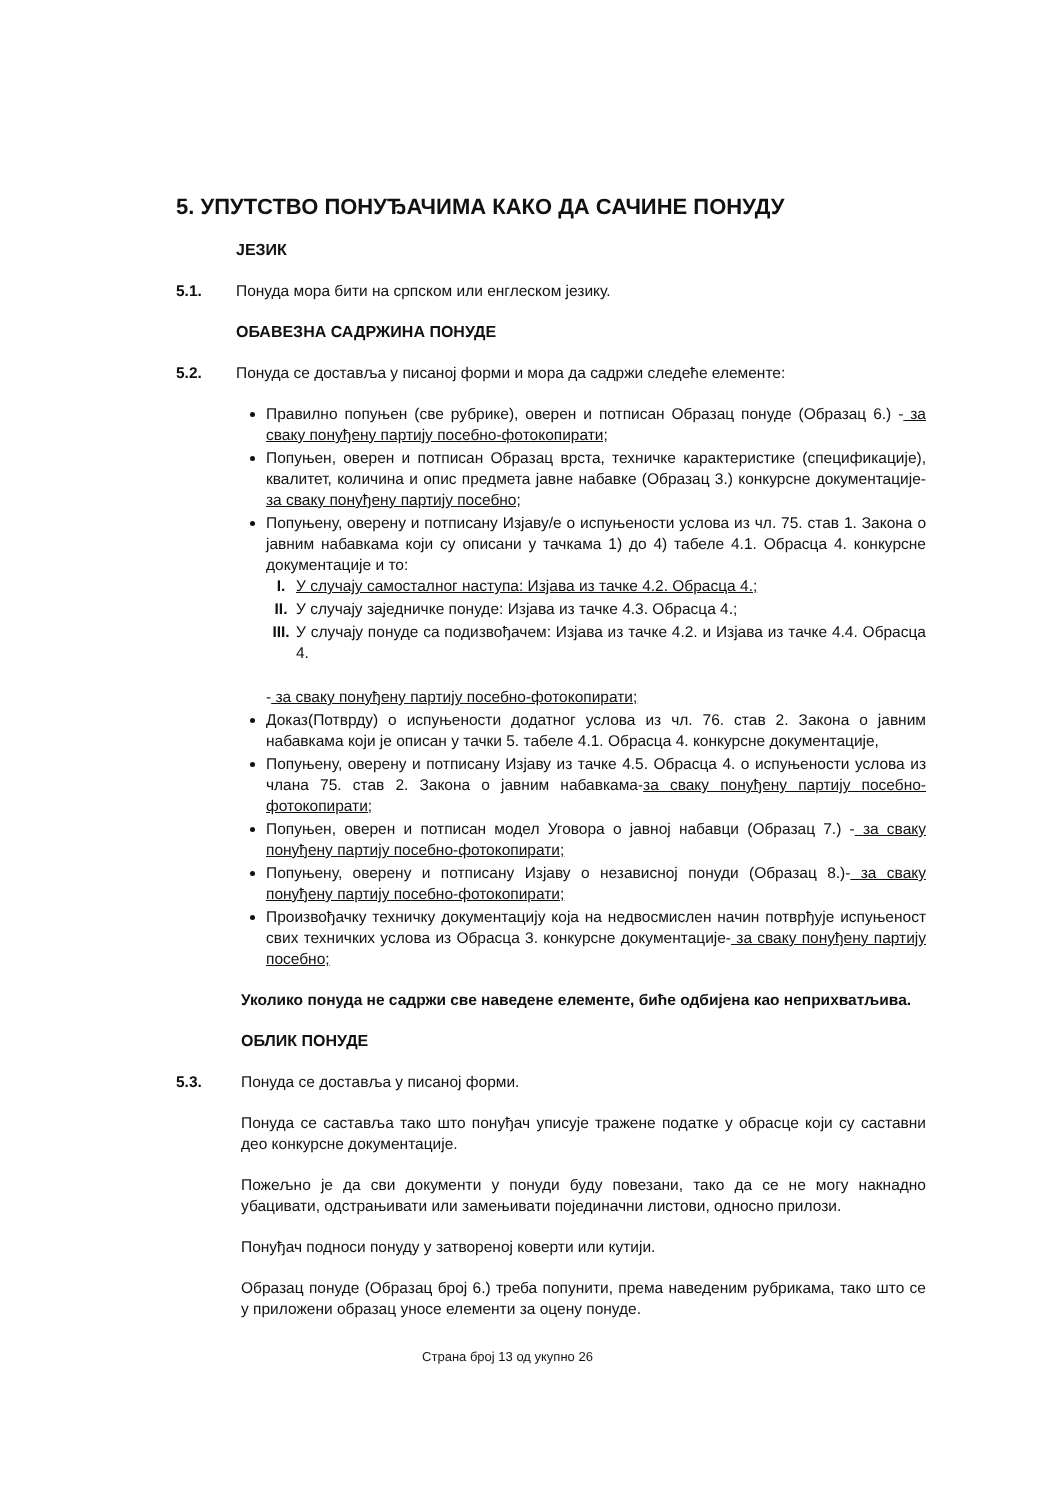5. УПУТСТВО ПОНУЂАЧИМА КАКО ДА САЧИНЕ ПОНУДУ
ЈЕЗИК
5.1. Понуда мора бити на српском или енглеском језику.
ОБАВЕЗНА САДРЖИНА ПОНУДЕ
5.2. Понуда се доставља у писаној форми и мора да садржи следеће елементе:
Правилно попуњен (све рубрике), оверен и потписан Образац понуде (Образац 6.) - за сваку понуђену партију посебно-фотокопирати;
Попуњен, оверен и потписан Образац врста, техничке карактеристике (спецификације), квалитет, количина и опис предмета јавне набавке (Образац 3.) конкурсне документације- за сваку понуђену партију посебно;
Попуњену, оверену и потписану Изјаву/е о испуњености услова из чл. 75. став 1. Закона о јавним набавкама који су описани у тачкама 1) до 4) табеле 4.1. Обрасца 4. конкурсне документације и то:
I. У случају самосталног наступа: Изјава из тачке 4.2. Обрасца 4.;
II. У случају заједничке понуде: Изјава из тачке 4.3. Обрасца 4.;
III. У случају понуде са подизвођачем: Изјава из тачке 4.2. и Изјава из тачке 4.4. Обрасца 4.
- за сваку понуђену партију посебно-фотокопирати;
Доказ(Потврду) о испуњености додатног услова из чл. 76. став 2. Закона о јавним набавкама који је описан у тачки 5. табеле 4.1. Обрасца 4. конкурсне документације,
Попуњену, оверену и потписану Изјаву из тачке 4.5. Обрасца 4. о испуњености услова из члана 75. став 2. Закона о јавним набавкама-за сваку понуђену партију посебно-фотокопирати;
Попуњен, оверен и потписан модел Уговора о јавној набавци (Образац 7.) - за сваку понуђену партију посебно-фотокопирати;
Попуњену, оверену и потписану Изјаву о независној понуди (Образац 8.)- за сваку понуђену партију посебно-фотокопирати;
Произвођачку техничку документацију која на недвосмислен начин потврђује испуњеност свих техничких услова из Обрасца 3. конкурсне документације- за сваку понуђену партију посебно;
Уколико понуда не садржи све наведене елементе, биће одбијена као неприхватљива.
ОБЛИК ПОНУДЕ
5.3. Понуда се доставља у писаној форми.
Понуда се саставља тако што понуђач уписује тражене податке у обрасце који су саставни део конкурсне документације.
Пожељно је да сви документи у понуди буду повезани, тако да се не могу накнадно убацивати, одстрањивати или замењивати појединачни листови, односно прилози.
Понуђач подноси понуду у затвореној коверти или кутији.
Образац понуде (Образац број 6.) треба попунити, према наведеним рубрикама, тако што се у приложени образац уносе елементи за оцену понуде.
Страна број 13 од укупно 26